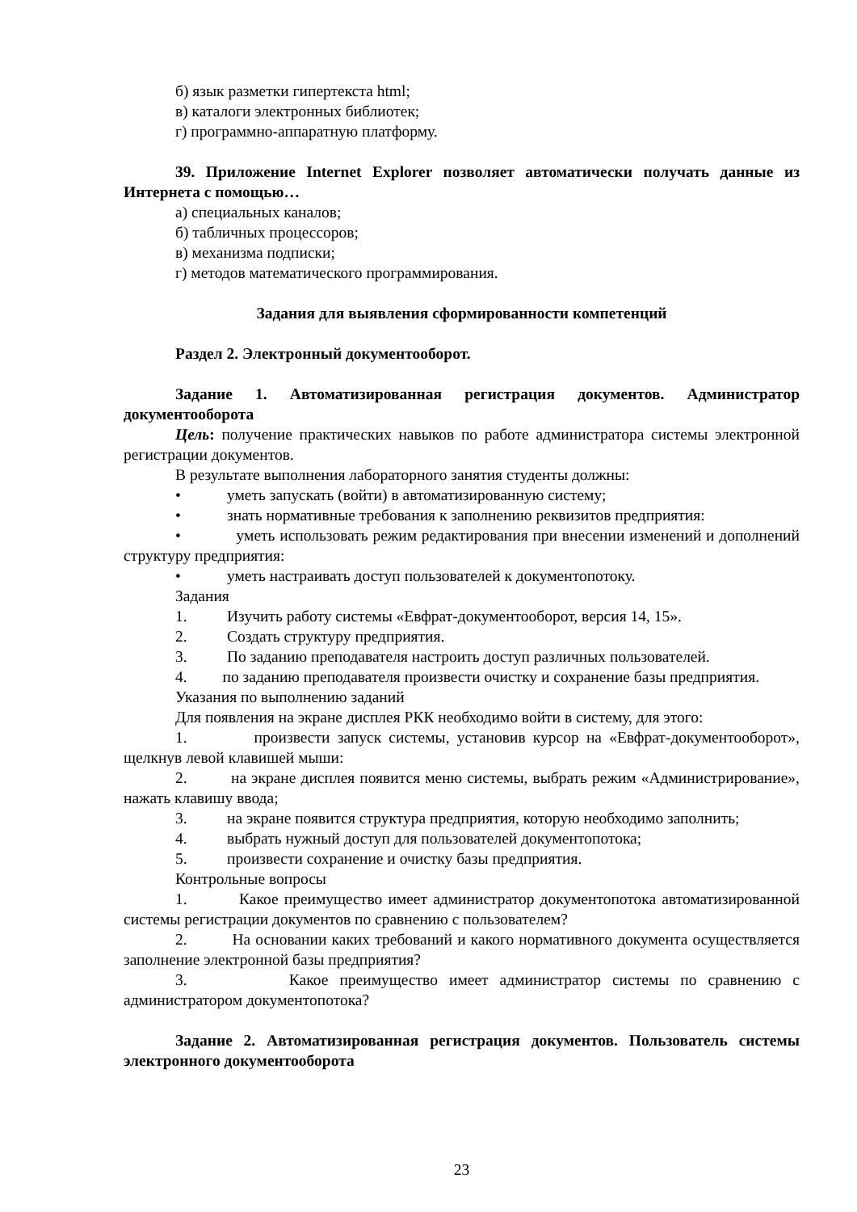б) язык разметки гипертекста html;
в) каталоги электронных библиотек;
г) программно-аппаратную платформу.
39. Приложение Internet Explorer позволяет автоматически получать данные из Интернета с помощью…
а) специальных каналов;
б) табличных процессоров;
в) механизма подписки;
г) методов математического программирования.
Задания для выявления сформированности компетенций
Раздел 2. Электронный документооборот.
Задание 1. Автоматизированная регистрация документов. Администратор документооборота
Цель: получение практических навыков по работе администратора системы электронной регистрации документов.
В результате выполнения лабораторного занятия студенты должны:
• уметь запускать (войти) в автоматизированную систему;
• знать нормативные требования к заполнению реквизитов предприятия:
• уметь использовать режим редактирования при внесении изменений и дополнений структуру предприятия:
• уметь настраивать доступ пользователей к документопотоку.
Задания
1. Изучить работу системы «Евфрат-документооборот, версия 14, 15».
2. Создать структуру предприятия.
3. По заданию преподавателя настроить доступ различных пользователей.
4. по заданию преподавателя произвести очистку и сохранение базы предприятия.
Указания по выполнению заданий
Для появления на экране дисплея РКК необходимо войти в систему, для этого:
1. произвести запуск системы, установив курсор на «Евфрат-документооборот», щелкнув левой клавишей мыши:
2. на экране дисплея появится меню системы, выбрать режим «Администрирование», нажать клавишу ввода;
3. на экране появится структура предприятия, которую необходимо заполнить;
4. выбрать нужный доступ для пользователей документопотока;
5. произвести сохранение и очистку базы предприятия.
Контрольные вопросы
1. Какое преимущество имеет администратор документопотока автоматизированной системы регистрации документов по сравнению с пользователем?
2. На основании каких требований и какого нормативного документа осуществляется заполнение электронной базы предприятия?
3. Какое преимущество имеет администратор системы по сравнению с администратором документопотока?
Задание 2. Автоматизированная регистрация документов. Пользователь системы электронного документооборота
23